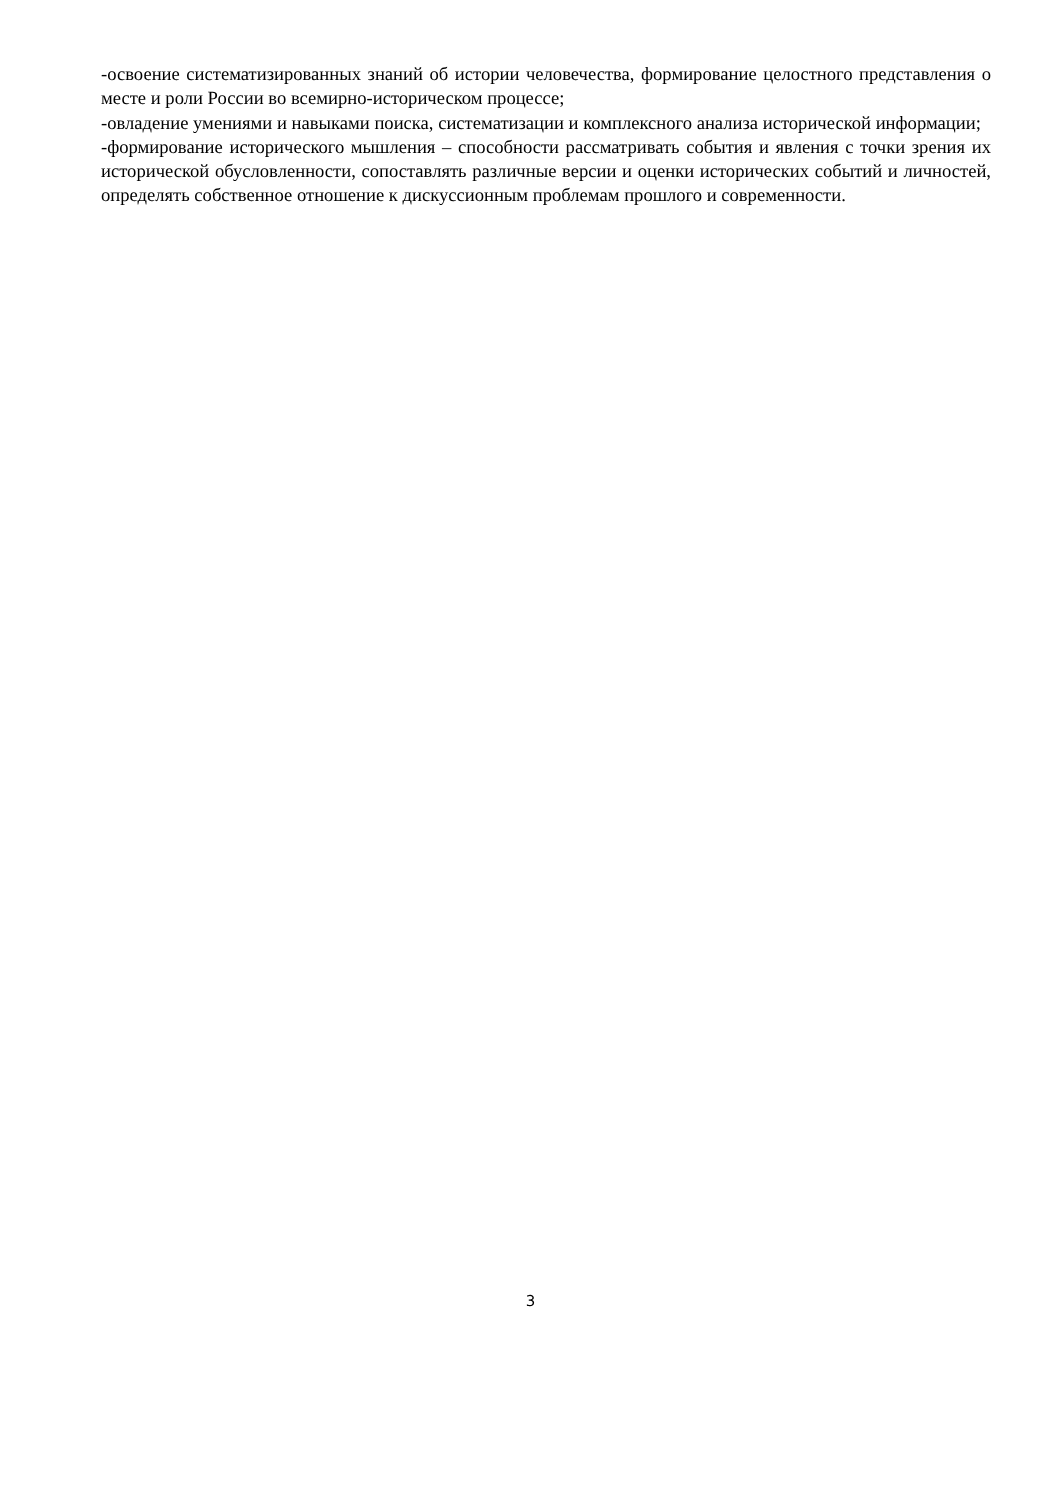-освоение систематизированных знаний об истории человечества, формирование целостного представления о месте и роли России во всемирно-историческом процессе;
-овладение умениями и навыками поиска, систематизации и комплексного анализа исторической информации;
-формирование исторического мышления – способности рассматривать события и явления с точки зрения их исторической обусловленности, сопоставлять различные версии и оценки исторических событий и личностей, определять собственное отношение к дискуссионным проблемам прошлого и современности.
3